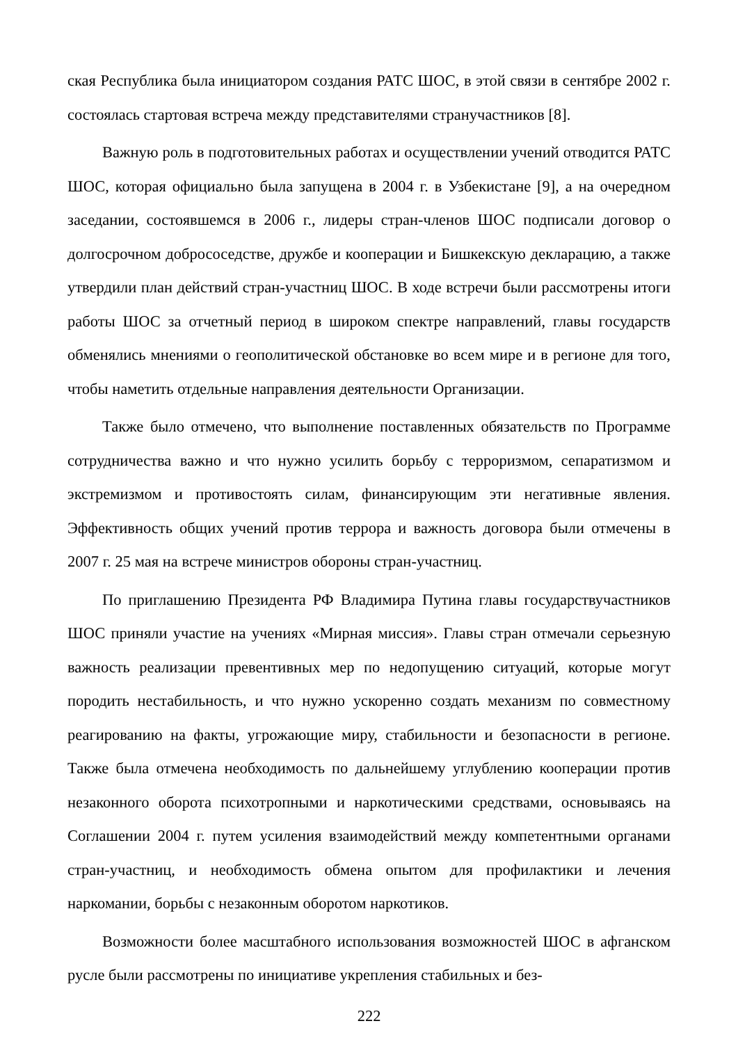ская Республика была инициатором создания РАТС ШОС, в этой связи в сентябре 2002 г. состоялась стартовая встреча между представителями странучастников [8].
Важную роль в подготовительных работах и осуществлении учений отводится РАТС ШОС, которая официально была запущена в 2004 г. в Узбекистане [9], а на очередном заседании, состоявшемся в 2006 г., лидеры стран-членов ШОС подписали договор о долгосрочном добрососедстве, дружбе и кооперации и Бишкекскую декларацию, а также утвердили план действий стран-участниц ШОС. В ходе встречи были рассмотрены итоги работы ШОС за отчетный период в широком спектре направлений, главы государств обменялись мнениями о геополитической обстановке во всем мире и в регионе для того, чтобы наметить отдельные направления деятельности Организации.
Также было отмечено, что выполнение поставленных обязательств по Программе сотрудничества важно и что нужно усилить борьбу с терроризмом, сепаратизмом и экстремизмом и противостоять силам, финансирующим эти негативные явления. Эффективность общих учений против террора и важность договора были отмечены в 2007 г. 25 мая на встрече министров обороны стран-участниц.
По приглашению Президента РФ Владимира Путина главы государствучастников ШОС приняли участие на учениях «Мирная миссия». Главы стран отмечали серьезную важность реализации превентивных мер по недопущению ситуаций, которые могут породить нестабильность, и что нужно ускоренно создать механизм по совместному реагированию на факты, угрожающие миру, стабильности и безопасности в регионе. Также была отмечена необходимость по дальнейшему углублению кооперации против незаконного оборота психотропными и наркотическими средствами, основываясь на Соглашении 2004 г. путем усиления взаимодействий между компетентными органами стран-участниц, и необходимость обмена опытом для профилактики и лечения наркомании, борьбы с незаконным оборотом наркотиков.
Возможности более масштабного использования возможностей ШОС в афганском русле были рассмотрены по инициативе укрепления стабильных и без-
222